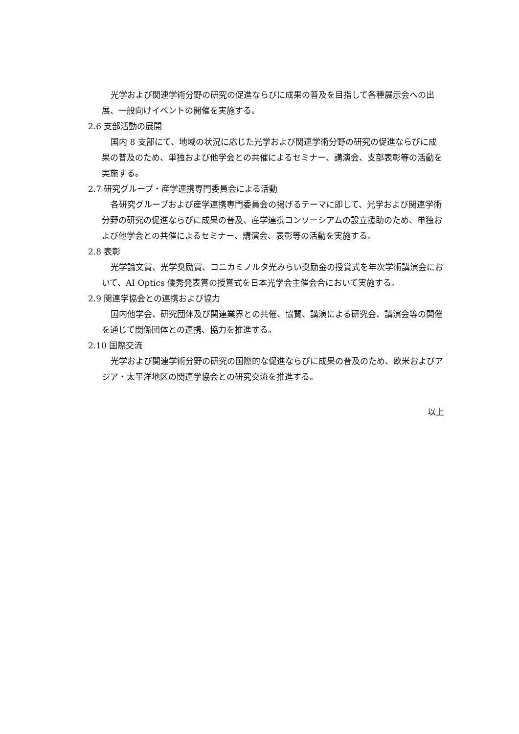光学および関連学術分野の研究の促進ならびに成果の普及を目指して各種展示会への出展、一般向けイベントの開催を実施する。
2.6 支部活動の展開
国内 8 支部にて、地域の状況に応じた光学および関連学術分野の研究の促進ならびに成果の普及のため、単独および他学会との共催によるセミナー、講演会、支部表彰等の活動を実施する。
2.7 研究グループ・産学連携専門委員会による活動
各研究グループおよび産学連携専門委員会の掲げるテーマに即して、光学および関連学術分野の研究の促進ならびに成果の普及、産学連携コンソーシアムの設立援助のため、単独および他学会との共催によるセミナー、講演会、表彰等の活動を実施する。
2.8 表彰
光学論文賞、光学奨励賞、コニカミノルタ光みらい奨励金の授賞式を年次学術講演会において、AI Optics 優秀発表賞の授賞式を日本光学会主催会合において実施する。
2.9 関連学協会との連携および協力
国内他学会、研究団体及び関連業界との共催、協賛、講演による研究会、講演会等の開催を通じて関係団体との連携、協力を推進する。
2.10 国際交流
光学および関連学術分野の研究の国際的な促進ならびに成果の普及のため、欧米およびアジア・太平洋地区の関連学協会との研究交流を推進する。
以上